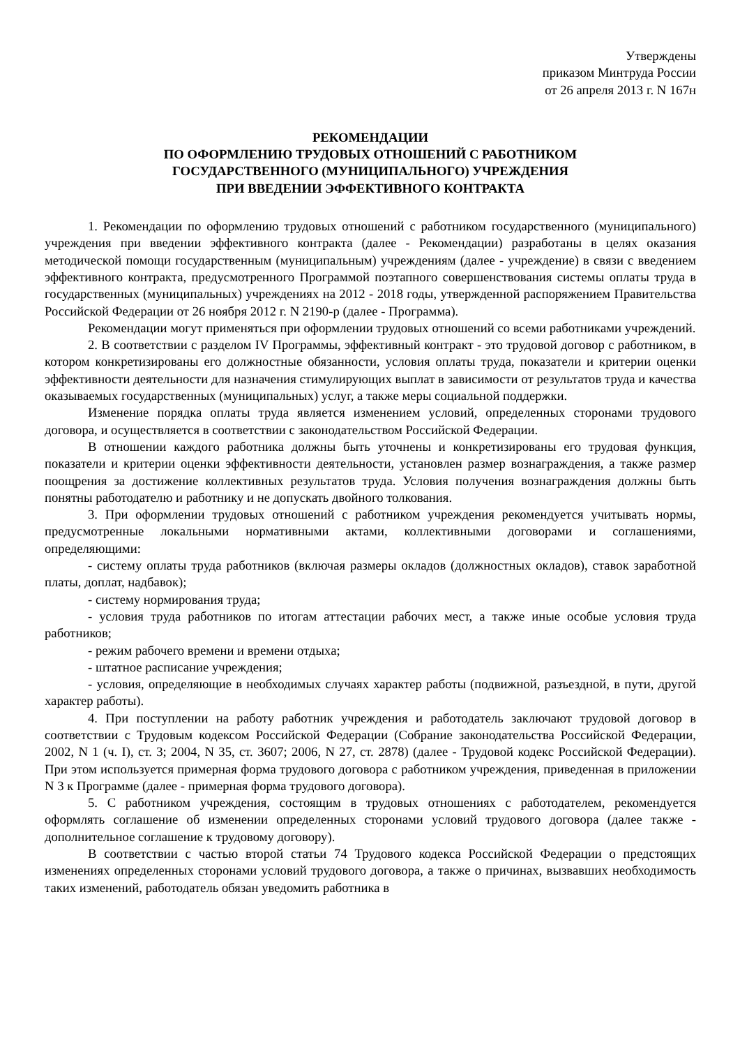Утверждены
приказом Минтруда России
от 26 апреля 2013 г. N 167н
РЕКОМЕНДАЦИИ
ПО ОФОРМЛЕНИЮ ТРУДОВЫХ ОТНОШЕНИЙ С РАБОТНИКОМ
ГОСУДАРСТВЕННОГО (МУНИЦИПАЛЬНОГО) УЧРЕЖДЕНИЯ
ПРИ ВВЕДЕНИИ ЭФФЕКТИВНОГО КОНТРАКТА
1. Рекомендации по оформлению трудовых отношений с работником государственного (муниципального) учреждения при введении эффективного контракта (далее - Рекомендации) разработаны в целях оказания методической помощи государственным (муниципальным) учреждениям (далее - учреждение) в связи с введением эффективного контракта, предусмотренного Программой поэтапного совершенствования системы оплаты труда в государственных (муниципальных) учреждениях на 2012 - 2018 годы, утвержденной распоряжением Правительства Российской Федерации от 26 ноября 2012 г. N 2190-р (далее - Программа).
Рекомендации могут применяться при оформлении трудовых отношений со всеми работниками учреждений.
2. В соответствии с разделом IV Программы, эффективный контракт - это трудовой договор с работником, в котором конкретизированы его должностные обязанности, условия оплаты труда, показатели и критерии оценки эффективности деятельности для назначения стимулирующих выплат в зависимости от результатов труда и качества оказываемых государственных (муниципальных) услуг, а также меры социальной поддержки.
Изменение порядка оплаты труда является изменением условий, определенных сторонами трудового договора, и осуществляется в соответствии с законодательством Российской Федерации.
В отношении каждого работника должны быть уточнены и конкретизированы его трудовая функция, показатели и критерии оценки эффективности деятельности, установлен размер вознаграждения, а также размер поощрения за достижение коллективных результатов труда. Условия получения вознаграждения должны быть понятны работодателю и работнику и не допускать двойного толкования.
3. При оформлении трудовых отношений с работником учреждения рекомендуется учитывать нормы, предусмотренные локальными нормативными актами, коллективными договорами и соглашениями, определяющими:
- систему оплаты труда работников (включая размеры окладов (должностных окладов), ставок заработной платы, доплат, надбавок);
- систему нормирования труда;
- условия труда работников по итогам аттестации рабочих мест, а также иные особые условия труда работников;
- режим рабочего времени и времени отдыха;
- штатное расписание учреждения;
- условия, определяющие в необходимых случаях характер работы (подвижной, разъездной, в пути, другой характер работы).
4. При поступлении на работу работник учреждения и работодатель заключают трудовой договор в соответствии с Трудовым кодексом Российской Федерации (Собрание законодательства Российской Федерации, 2002, N 1 (ч. I), ст. 3; 2004, N 35, ст. 3607; 2006, N 27, ст. 2878) (далее - Трудовой кодекс Российской Федерации). При этом используется примерная форма трудового договора с работником учреждения, приведенная в приложении N 3 к Программе (далее - примерная форма трудового договора).
5. С работником учреждения, состоящим в трудовых отношениях с работодателем, рекомендуется оформлять соглашение об изменении определенных сторонами условий трудового договора (далее также - дополнительное соглашение к трудовому договору).
В соответствии с частью второй статьи 74 Трудового кодекса Российской Федерации о предстоящих изменениях определенных сторонами условий трудового договора, а также о причинах, вызвавших необходимость таких изменений, работодатель обязан уведомить работника в